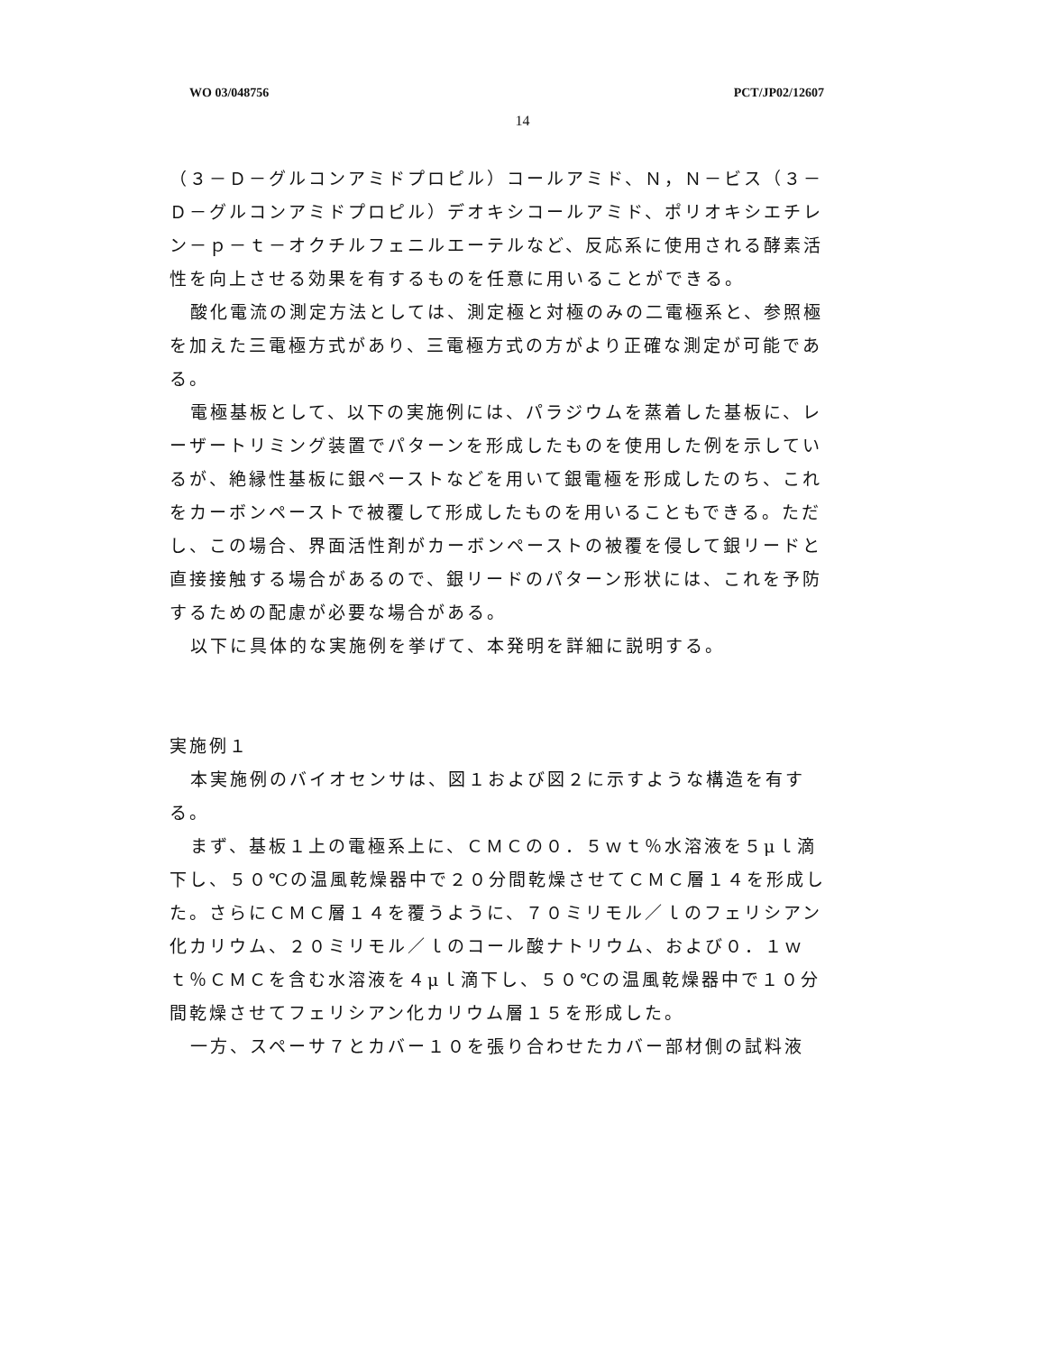WO 03/048756 PCT/JP02/12607
14
（３－Ｄ－グルコンアミドプロピル）コールアミド、Ｎ，Ｎ－ビス（３－Ｄ－グルコンアミドプロピル）デオキシコールアミド、ポリオキシエチレン－ｐ－ｔ－オクチルフェニルエーテルなど、反応系に使用される酵素活性を向上させる効果を有するものを任意に用いることができる。
酸化電流の測定方法としては、測定極と対極のみの二電極系と、参照極を加えた三電極方式があり、三電極方式の方がより正確な測定が可能である。
電極基板として、以下の実施例には、パラジウムを蒸着した基板に、レーザートリミング装置でパターンを形成したものを使用した例を示しているが、絶縁性基板に銀ペーストなどを用いて銀電極を形成したのち、これをカーボンペーストで被覆して形成したものを用いることもできる。ただし、この場合、界面活性剤がカーボンペーストの被覆を侵して銀リードと直接接触する場合があるので、銀リードのパターン形状には、これを予防するための配慮が必要な場合がある。
以下に具体的な実施例を挙げて、本発明を詳細に説明する。
実施例１
本実施例のバイオセンサは、図１および図２に示すような構造を有する。
まず、基板１上の電極系上に、ＣＭＣの０．５ｗｔ％水溶液を５μｌ滴下し、５０℃の温風乾燥器中で２０分間乾燥させてＣＭＣ層１４を形成した。さらにＣＭＣ層１４を覆うように、７０ミリモル／ｌのフェリシアン化カリウム、２０ミリモル／ｌのコール酸ナトリウム、および０．１ｗｔ％ＣＭＣを含む水溶液を４μｌ滴下し、５０℃の温風乾燥器中で１０分間乾燥させてフェリシアン化カリウム層１５を形成した。
一方、スペーサ７とカバー１０を張り合わせたカバー部材側の試料液